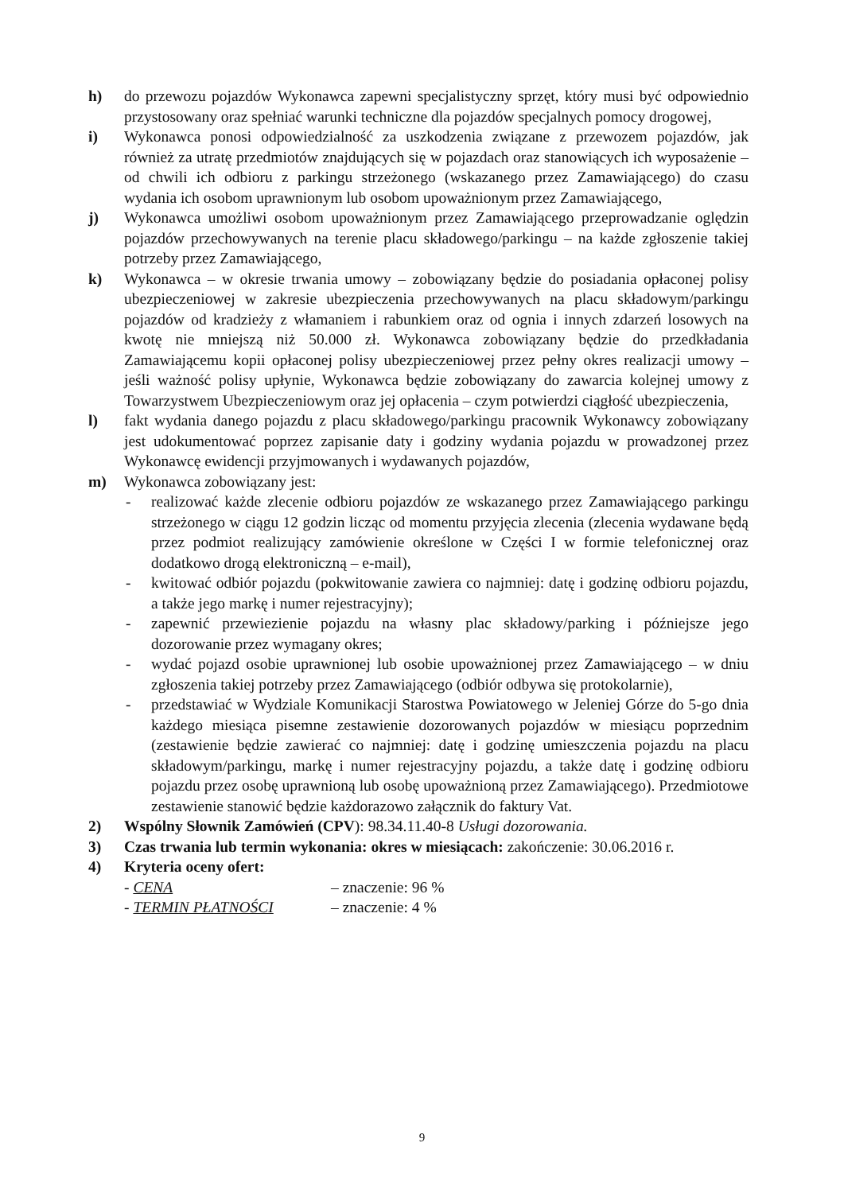h) do przewozu pojazdów Wykonawca zapewni specjalistyczny sprzęt, który musi być odpowiednio przystosowany oraz spełniać warunki techniczne dla pojazdów specjalnych pomocy drogowej,
i) Wykonawca ponosi odpowiedzialność za uszkodzenia związane z przewozem pojazdów, jak również za utratę przedmiotów znajdujących się w pojazdach oraz stanowiących ich wyposażenie – od chwili ich odbioru z parkingu strzeżonego (wskazanego przez Zamawiającego) do czasu wydania ich osobom uprawnionym lub osobom upoważnionym przez Zamawiającego,
j) Wykonawca umożliwi osobom upoważnionym przez Zamawiającego przeprowadzanie oględzin pojazdów przechowywanych na terenie placu składowego/parkingu – na każde zgłoszenie takiej potrzeby przez Zamawiającego,
k) Wykonawca – w okresie trwania umowy – zobowiązany będzie do posiadania opłaconej polisy ubezpieczeniowej w zakresie ubezpieczenia przechowywanych na placu składowym/parkingu pojazdów od kradzieży z włamaniem i rabunkiem oraz od ognia i innych zdarzeń losowych na kwotę nie mniejszą niż 50.000 zł. Wykonawca zobowiązany będzie do przedkładania Zamawiającemu kopii opłaconej polisy ubezpieczeniowej przez pełny okres realizacji umowy – jeśli ważność polisy upłynie, Wykonawca będzie zobowiązany do zawarcia kolejnej umowy z Towarzystwem Ubezpieczeniowym oraz jej opłacenia – czym potwierdzi ciągłość ubezpieczenia,
l) fakt wydania danego pojazdu z placu składowego/parkingu pracownik Wykonawcy zobowiązany jest udokumentować poprzez zapisanie daty i godziny wydania pojazdu w prowadzonej przez Wykonawcę ewidencji przyjmowanych i wydawanych pojazdów,
m) Wykonawca zobowiązany jest:
- realizować każde zlecenie odbioru pojazdów ze wskazanego przez Zamawiającego parkingu strzeżonego w ciągu 12 godzin licząc od momentu przyjęcia zlecenia (zlecenia wydawane będą przez podmiot realizujący zamówienie określone w Części I w formie telefonicznej oraz dodatkowo drogą elektroniczną – e-mail),
- kwitować odbiór pojazdu (pokwitowanie zawiera co najmniej: datę i godzinę odbioru pojazdu, a także jego markę i numer rejestracyjny);
- zapewnić przewiezienie pojazdu na własny plac składowy/parking i późniejsze jego dozorowanie przez wymagany okres;
- wydać pojazd osobie uprawnionej lub osobie upoważnionej przez Zamawiającego – w dniu zgłoszenia takiej potrzeby przez Zamawiającego (odbiór odbywa się protokolarnie),
- przedstawiać w Wydziale Komunikacji Starostwa Powiatowego w Jeleniej Górze do 5-go dnia każdego miesiąca pisemne zestawienie dozorowanych pojazdów w miesiącu poprzednim (zestawienie będzie zawierać co najmniej: datę i godzinę umieszczenia pojazdu na placu składowym/parkingu, markę i numer rejestracyjny pojazdu, a także datę i godzinę odbioru pojazdu przez osobę uprawnioną lub osobę upoważnioną przez Zamawiającego). Przedmiotowe zestawienie stanowić będzie każdorazowo załącznik do faktury Vat.
2) Wspólny Słownik Zamówień (CPV): 98.34.11.40-8 Usługi dozorowania.
3) Czas trwania lub termin wykonania: okres w miesiącach: zakończenie: 30.06.2016 r.
4) Kryteria oceny ofert:
- CENA – znaczenie: 96 %
- TERMIN PŁATNOŚCI – znaczenie: 4 %
9